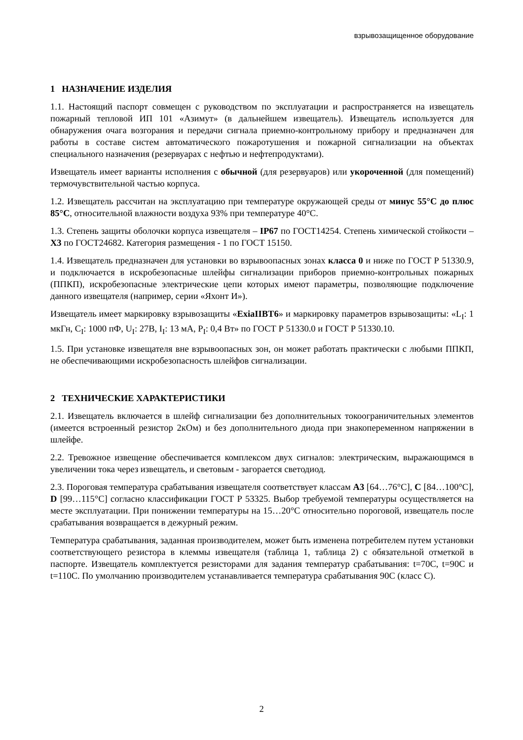взрывозащищенное оборудование
1 НАЗНАЧЕНИЕ ИЗДЕЛИЯ
1.1. Настоящий паспорт совмещен с руководством по эксплуатации и распространяется на извещатель пожарный тепловой ИП 101 «Азимут» (в дальнейшем извещатель). Извещатель используется для обнаружения очага возгорания и передачи сигнала приемно-контрольному прибору и предназначен для работы в составе систем автоматического пожаротушения и пожарной сигнализации на объектах специального назначения (резервуарах с нефтью и нефтепродуктами).
Извещатель имеет варианты исполнения с обычной (для резервуаров) или укороченной (для помещений) термочувствительной частью корпуса.
1.2. Извещатель рассчитан на эксплуатацию при температуре окружающей среды от минус 55°С до плюс 85°С, относительной влажности воздуха 93% при температуре 40°С.
1.3. Степень защиты оболочки корпуса извещателя – IP67 по ГОСТ14254. Степень химической стойкости – Х3 по ГОСТ24682. Категория размещения - 1 по ГОСТ 15150.
1.4. Извещатель предназначен для установки во взрывоопасных зонах класса 0 и ниже по ГОСТ Р 51330.9, и подключается в искробезопасные шлейфы сигнализации приборов приемно-контрольных пожарных (ППКП), искробезопасные электрические цепи которых имеют параметры, позволяющие подключение данного извещателя (например, серии «Яхонт И»).
Извещатель имеет маркировку взрывозащиты «ExiaIIBT6» и маркировку параметров взрывозащиты: «L<sub>I</sub>: 1 мкГн, C<sub>I</sub>: 1000 пФ, U<sub>I</sub>: 27В, I<sub>I</sub>: 13 мА, P<sub>I</sub>: 0,4 Вт» по ГОСТ Р 51330.0 и ГОСТ Р 51330.10.
1.5. При установке извещателя вне взрывоопасных зон, он может работать практически с любыми ППКП, не обеспечивающими искробезопасность шлейфов сигнализации.
2 ТЕХНИЧЕСКИЕ ХАРАКТЕРИСТИКИ
2.1. Извещатель включается в шлейф сигнализации без дополнительных токоограничительных элементов (имеется встроенный резистор 2кОм) и без дополнительного диода при знакопеременном напряжении в шлейфе.
2.2. Тревожное извещение обеспечивается комплексом двух сигналов: электрическим, выражающимся в увеличении тока через извещатель, и световым - загорается светодиод.
2.3. Пороговая температура срабатывания извещателя соответствует классам А3 [64…76°С], С [84…100°С], D [99…115°С] согласно классификации ГОСТ Р 53325. Выбор требуемой температуры осуществляется на месте эксплуатации. При понижении температуры на 15…20°С относительно пороговой, извещатель после срабатывания возвращается в дежурный режим.
Температура срабатывания, заданная производителем, может быть изменена потребителем путем установки соответствующего резистора в клеммы извещателя (таблица 1, таблица 2) с обязательной отметкой в паспорте. Извещатель комплектуется резисторами для задания температур срабатывания: t=70С, t=90С и t=110С. По умолчанию производителем устанавливается температура срабатывания 90С (класс С).
2